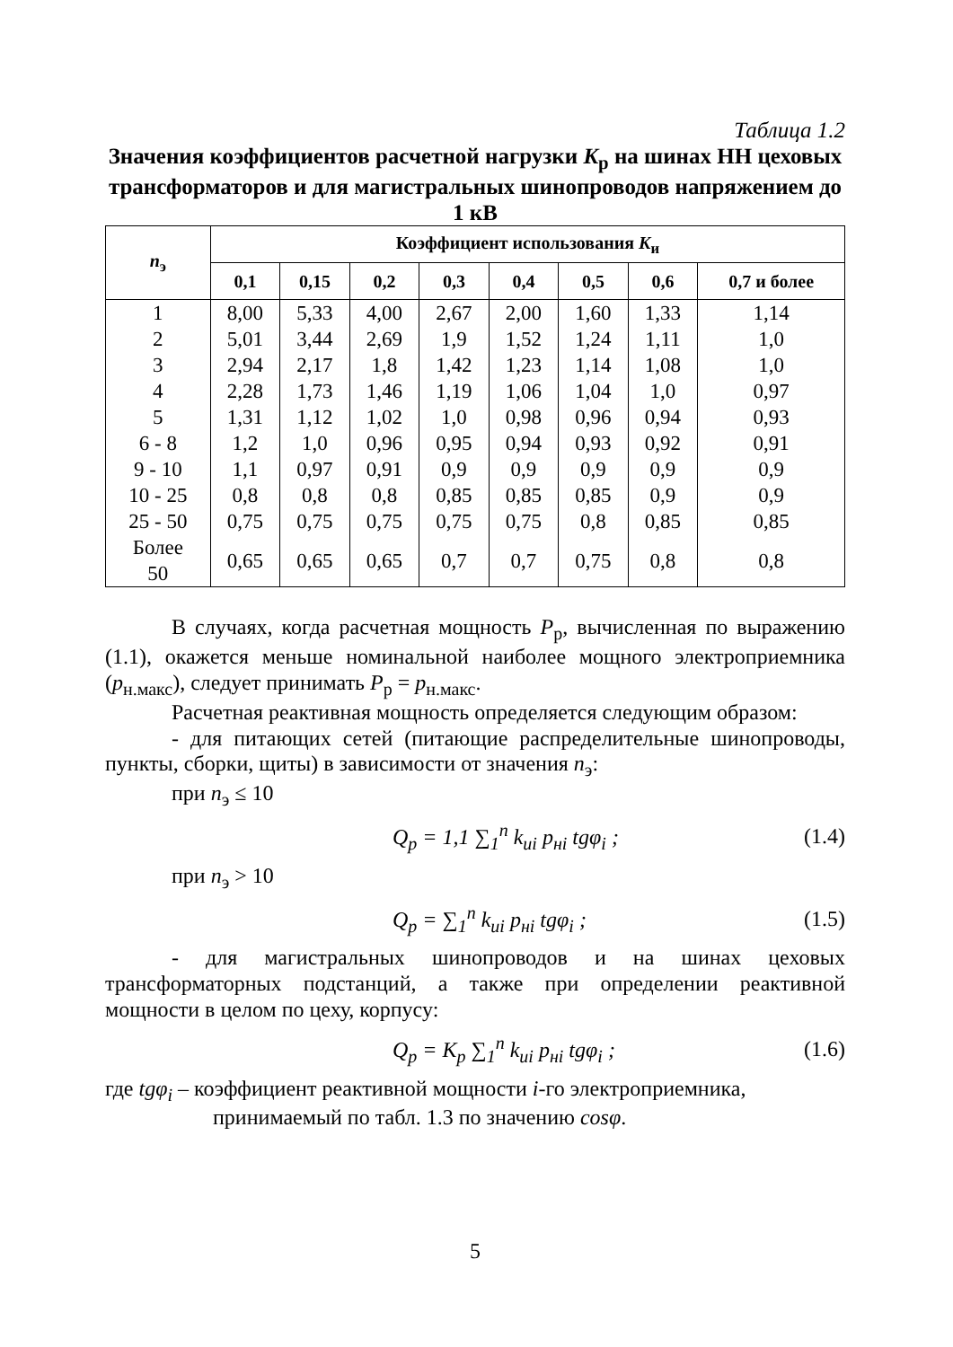Таблица 1.2
Значения коэффициентов расчетной нагрузки K<sub>р</sub> на шинах НН цеховых трансформаторов и для магистральных шинопроводов напряжением до 1 кВ
| n<sub>э</sub> | Коэффициент использования K<sub>и</sub> | | | | | | | |
| --- | --- | --- | --- | --- | --- | --- | --- | --- |
| | 0,1 | 0,15 | 0,2 | 0,3 | 0,4 | 0,5 | 0,6 | 0,7 и более |
| 1 | 8,00 | 5,33 | 4,00 | 2,67 | 2,00 | 1,60 | 1,33 | 1,14 |
| 2 | 5,01 | 3,44 | 2,69 | 1,9 | 1,52 | 1,24 | 1,11 | 1,0 |
| 3 | 2,94 | 2,17 | 1,8 | 1,42 | 1,23 | 1,14 | 1,08 | 1,0 |
| 4 | 2,28 | 1,73 | 1,46 | 1,19 | 1,06 | 1,04 | 1,0 | 0,97 |
| 5 | 1,31 | 1,12 | 1,02 | 1,0 | 0,98 | 0,96 | 0,94 | 0,93 |
| 6 - 8 | 1,2 | 1,0 | 0,96 | 0,95 | 0,94 | 0,93 | 0,92 | 0,91 |
| 9 - 10 | 1,1 | 0,97 | 0,91 | 0,9 | 0,9 | 0,9 | 0,9 | 0,9 |
| 10 - 25 | 0,8 | 0,8 | 0,8 | 0,85 | 0,85 | 0,85 | 0,9 | 0,9 |
| 25 - 50 | 0,75 | 0,75 | 0,75 | 0,75 | 0,75 | 0,8 | 0,85 | 0,85 |
| Более 50 | 0,65 | 0,65 | 0,65 | 0,7 | 0,7 | 0,75 | 0,8 | 0,8 |
В случаях, когда расчетная мощность P<sub>р</sub>, вычисленная по выражению (1.1), окажется меньше номинальной наиболее мощного электроприемника (p<sub>н.макс</sub>), следует принимать P<sub>р</sub> = p<sub>н.макс</sub>.
Расчетная реактивная мощность определяется следующим образом:
- для питающих сетей (питающие распределительные шинопроводы, пункты, сборки, щиты) в зависимости от значения n<sub>э</sub>:
при n<sub>э</sub> ≤ 10
Q<sub>р</sub> = 1,1 ∑<sub>1</sub><sup>n</sup> k<sub>иi</sub> p<sub>нi</sub> tgφ<sub>i</sub> ; (1.4)
при n<sub>э</sub> > 10
Q<sub>р</sub> = ∑<sub>1</sub><sup>n</sup> k<sub>иi</sub> p<sub>нi</sub> tgφ<sub>i</sub> ; (1.5)
- для магистральных шинопроводов и на шинах цеховых трансформаторных подстанций, а также при определении реактивной мощности в целом по цеху, корпусу:
Q<sub>р</sub> = K<sub>р</sub> ∑<sub>1</sub><sup>n</sup> k<sub>иi</sub> p<sub>нi</sub> tgφ<sub>i</sub> ; (1.6)
где tgφ<sub>i</sub> – коэффициент реактивной мощности i-го электроприемника,
принимаемый по табл. 1.3 по значению cosφ.
5